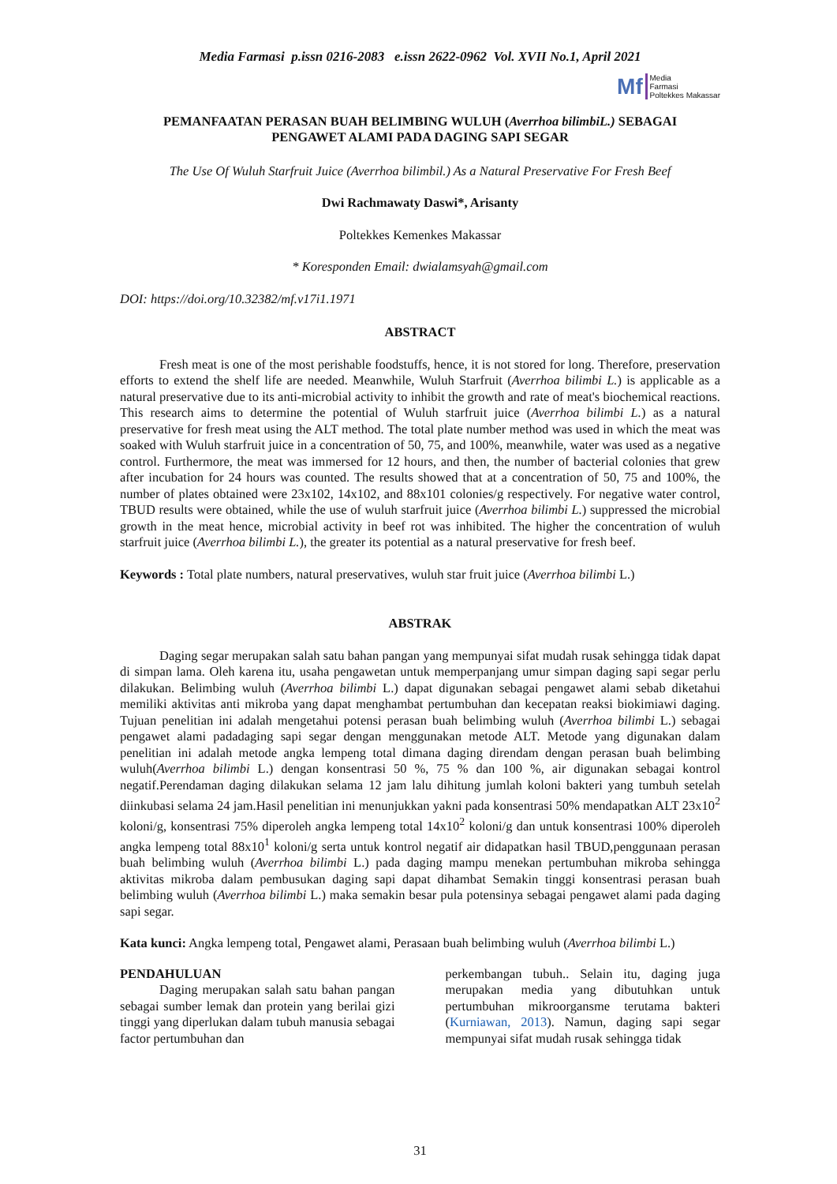Media Farmasi p.issn 0216-2083 e.issn 2622-0962 Vol. XVII No.1, April 2021
Mf Media
Farmasi
Poltekkes Makassar
PEMANFAATAN PERASAN BUAH BELIMBING WULUH (Averrhoa bilimbiL.) SEBAGAI
PENGAWET ALAMI PADA DAGING SAPI SEGAR
The Use Of Wuluh Starfruit Juice (Averrhoa bilimbil.) As a Natural Preservative For Fresh Beef
Dwi Rachmawaty Daswi*, Arisanty
Poltekkes Kemenkes Makassar
* Koresponden Email: dwialamsyah@gmail.com
DOI: https://doi.org/10.32382/mf.v17i1.1971
ABSTRACT
Fresh meat is one of the most perishable foodstuffs, hence, it is not stored for long. Therefore, preservation efforts to extend the shelf life are needed. Meanwhile, Wuluh Starfruit (Averrhoa bilimbi L.) is applicable as a natural preservative due to its anti-microbial activity to inhibit the growth and rate of meat's biochemical reactions. This research aims to determine the potential of Wuluh starfruit juice (Averrhoa bilimbi L.) as a natural preservative for fresh meat using the ALT method. The total plate number method was used in which the meat was soaked with Wuluh starfruit juice in a concentration of 50, 75, and 100%, meanwhile, water was used as a negative control. Furthermore, the meat was immersed for 12 hours, and then, the number of bacterial colonies that grew after incubation for 24 hours was counted. The results showed that at a concentration of 50, 75 and 100%, the number of plates obtained were 23x102, 14x102, and 88x101 colonies/g respectively. For negative water control, TBUD results were obtained, while the use of wuluh starfruit juice (Averrhoa bilimbi L.) suppressed the microbial growth in the meat hence, microbial activity in beef rot was inhibited. The higher the concentration of wuluh starfruit juice (Averrhoa bilimbi L.), the greater its potential as a natural preservative for fresh beef.
Keywords : Total plate numbers, natural preservatives, wuluh star fruit juice (Averrhoa bilimbi L.)
ABSTRAK
Daging segar merupakan salah satu bahan pangan yang mempunyai sifat mudah rusak sehingga tidak dapat di simpan lama. Oleh karena itu, usaha pengawetan untuk memperpanjang umur simpan daging sapi segar perlu dilakukan. Belimbing wuluh (Averrhoa bilimbi L.) dapat digunakan sebagai pengawet alami sebab diketahui memiliki aktivitas anti mikroba yang dapat menghambat pertumbuhan dan kecepatan reaksi biokimiawi daging. Tujuan penelitian ini adalah mengetahui potensi perasan buah belimbing wuluh (Averrhoa bilimbi L.) sebagai pengawet alami padadaging sapi segar dengan menggunakan metode ALT. Metode yang digunakan dalam penelitian ini adalah metode angka lempeng total dimana daging direndam dengan perasan buah belimbing wuluh(Averrhoa bilimbi L.) dengan konsentrasi 50 %, 75 % dan 100 %, air digunakan sebagai kontrol negatif.Perendaman daging dilakukan selama 12 jam lalu dihitung jumlah koloni bakteri yang tumbuh setelah diinkubasi selama 24 jam.Hasil penelitian ini menunjukkan yakni pada konsentrasi 50% mendapatkan ALT 23x10<sup>2</sup> koloni/g, konsentrasi 75% diperoleh angka lempeng total 14x10<sup>2</sup> koloni/g dan untuk konsentrasi 100% diperoleh angka lempeng total 88x10<sup>1</sup> koloni/g serta untuk kontrol negatif air didapatkan hasil TBUD,penggunaan perasan buah belimbing wuluh (Averrhoa bilimbi L.) pada daging mampu menekan pertumbuhan mikroba sehingga aktivitas mikroba dalam pembusukan daging sapi dapat dihambat Semakin tinggi konsentrasi perasan buah belimbing wuluh (Averrhoa bilimbi L.) maka semakin besar pula potensinya sebagai pengawet alami pada daging sapi segar.
Kata kunci: Angka lempeng total, Pengawet alami, Perasaan buah belimbing wuluh (Averrhoa bilimbi L.)
PENDAHULUAN
Daging merupakan salah satu bahan pangan sebagai sumber lemak dan protein yang berilai gizi tinggi yang diperlukan dalam tubuh manusia sebagai factor pertumbuhan dan
perkembangan tubuh.. Selain itu, daging juga merupakan media yang dibutuhkan untuk pertumbuhan mikroorgansme terutama bakteri (Kurniawan, 2013). Namun, daging sapi segar mempunyai sifat mudah rusak sehingga tidak
31